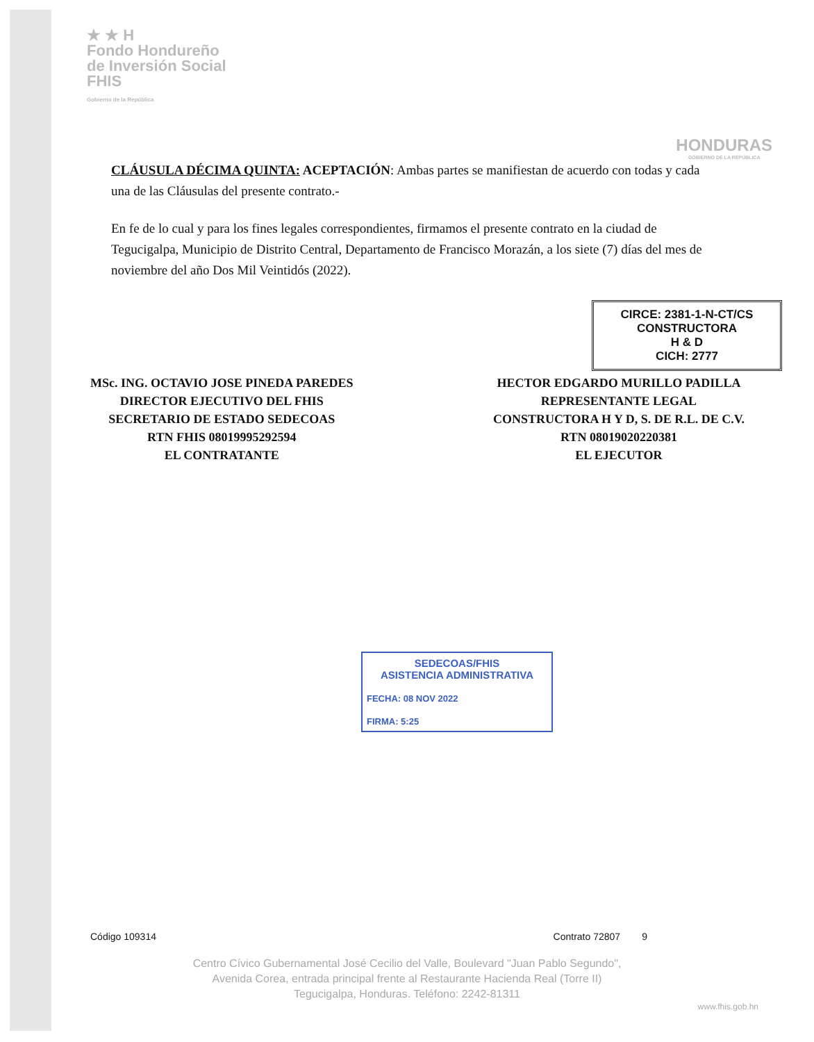★ ★ H
Fondo Hondureño
de Inversión Social
FHIS
Gobierno de la República
HONDURAS
GOBIERNO DE LA REPÚBLICA
CLÁUSULA DÉCIMA QUINTA: ACEPTACIÓN: Ambas partes se manifiestan de acuerdo con todas y cada una de las Cláusulas del presente contrato.-
En fe de lo cual y para los fines legales correspondientes, firmamos el presente contrato en la ciudad de Tegucigalpa, Municipio de Distrito Central, Departamento de Francisco Morazán, a los siete (7) días del mes de noviembre del año Dos Mil Veintidós (2022).
CIRCE: 2381-1-N-CT/CS
CONSTRUCTORA
H & D
CICH: 2777
MSc. ING. OCTAVIO JOSE PINEDA PAREDES
DIRECTOR EJECUTIVO DEL FHIS
SECRETARIO DE ESTADO SEDECOAS
RTN FHIS 08019995292594
EL CONTRATANTE
HECTOR EDGARDO MURILLO PADILLA
REPRESENTANTE LEGAL
CONSTRUCTORA H Y D, S. DE R.L. DE C.V.
RTN 08019020220381
EL EJECUTOR
SEDECOAS/FHIS
ASISTENCIA ADMINISTRATIVA
FECHA: 08 NOV 2022
FIRMA: 5:25
Código 109314 Contrato 72807 9
Centro Cívico Gubernamental José Cecilio del Valle, Boulevard "Juan Pablo Segundo",
Avenida Corea, entrada principal frente al Restaurante Hacienda Real (Torre II)
Tegucigalpa, Honduras. Teléfono: 2242-81311
www.fhis.gob.hn